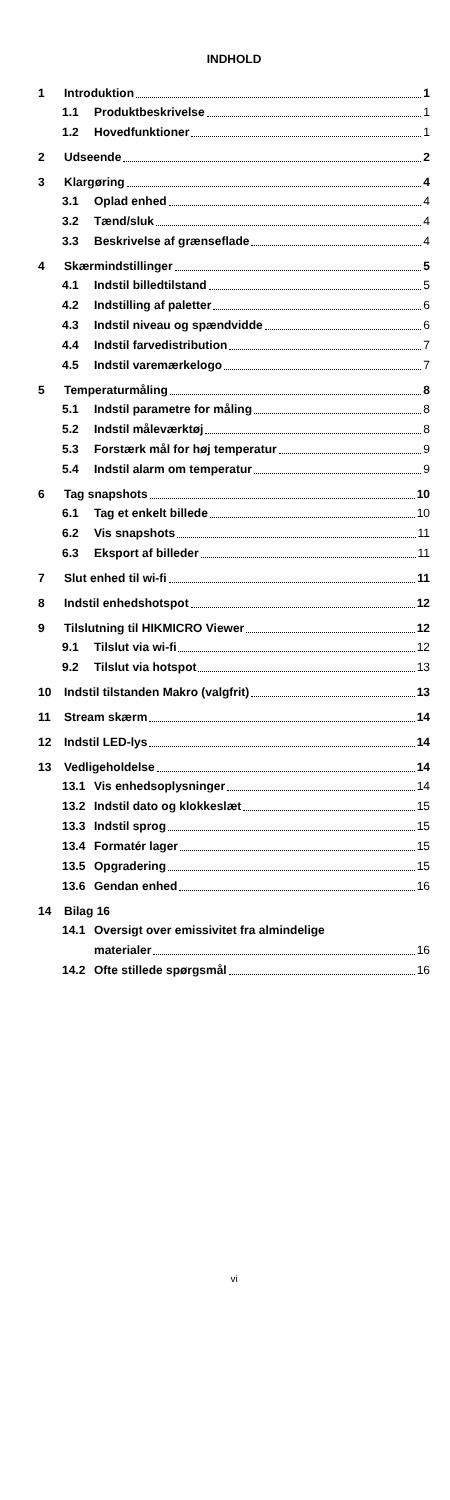INDHOLD
1 Introduktion 1
1.1 Produktbeskrivelse 1
1.2 Hovedfunktioner 1
2 Udseende 2
3 Klargøring 4
3.1 Oplad enhed 4
3.2 Tænd/sluk 4
3.3 Beskrivelse af grænseflade 4
4 Skærmindstillinger 5
4.1 Indstil billedtilstand 5
4.2 Indstilling af paletter 6
4.3 Indstil niveau og spændvidde 6
4.4 Indstil farvedistribution 7
4.5 Indstil varemærkelogo 7
5 Temperaturmåling 8
5.1 Indstil parametre for måling 8
5.2 Indstil måleværktøj 8
5.3 Forstærk mål for høj temperatur 9
5.4 Indstil alarm om temperatur 9
6 Tag snapshots 10
6.1 Tag et enkelt billede 10
6.2 Vis snapshots 11
6.3 Eksport af billeder 11
7 Slut enhed til wi-fi 11
8 Indstil enhedshotspot 12
9 Tilslutning til HIKMICRO Viewer 12
9.1 Tilslut via wi-fi 12
9.2 Tilslut via hotspot 13
10 Indstil tilstanden Makro (valgfrit) 13
11 Stream skærm 14
12 Indstil LED-lys 14
13 Vedligeholdelse 14
13.1 Vis enhedsoplysninger 14
13.2 Indstil dato og klokkeslæt 15
13.3 Indstil sprog 15
13.4 Formatér lager 15
13.5 Opgradering 15
13.6 Gendan enhed 16
14 Bilag 16
14.1 Oversigt over emissivitet fra almindelige
materialer 16
14.2 Ofte stillede spørgsmål 16
vi